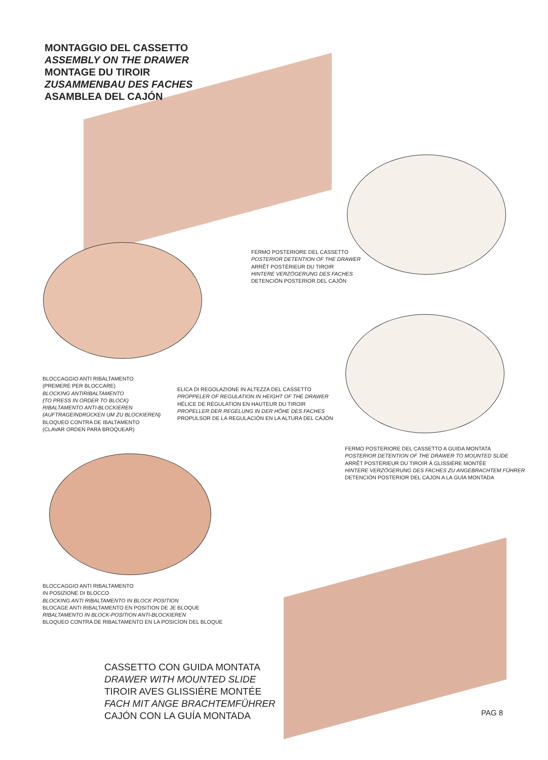MONTAGGIO DEL CASSETTO
ASSEMBLY ON THE DRAWER
MONTAGE DU TIROIR
ZUSAMMENBAU DES FACHES
ASAMBLEA DEL CAJÓN
FERMO POSTERIORE DEL CASSETTO
POSTERIOR DETENTION OF THE DRAWER
ARRÊT POSTÉRIEUR DU TIROIR
HINTERE VERZÖGERUNG DES FACHES
DETENCIÓN POSTERIOR DEL CAJÓN
BLOCCAGGIO ANTI RIBALTAMENTO
(PREMERE PER BLOCCARE)
BLOCKING ANTIRIBALTAMENTO
(TO PRESS IN ORDER TO BLOCK)
RIBALTAMENTO ANTI-BLOCKIEREN
(AUFTRAGEINDRÜCKEN UM ZU BLOCKIEREN)
BLOQUEO CONTRA DE IBALTAMENTO
(CLAVAR ORDEN PARA BROQUEAR)
ELICA DI REGOLAZIONE IN ALTEZZA DEL CASSETTO
PROPPELER OF REGULATION IN HEIGHT OF THE DRAWER
HÉLICE DE RÉGULATION EN HAUTEUR DU TIROIR
PROPELLER DER REGELUNG IN DER HÖHE DES FACHES
PROPULSOR DE LA REGULACIÓN EN LA ALTURA DEL CAJÓN
FERMO POSTERIORE DEL CASSETTO A GUIDA MONTATA
POSTERIOR DETENTION OF THE DRAWER TO MOUNTED SLIDE
ARRÊT POSTÉRIEUR DU TIROIR Á GLISSIÉRE MONTÉE
HINTERE VERZÖGERUNG DES FACHES ZU ANGEBRACHTEM FÜHRER
DETENCIÓN POSTERIOR DEL CAJON A LA GUÍA MONTADA
BLOCCAGGIO ANTI RIBALTAMENTO
IN POSIZIONE DI BLOCCO
BLOCKING ANTI RIBALTAMENTO IN BLOCK POSITION
BLOCAGE ANTI RIBALTAMENTO EN POSITION DE JE BLOQUE
RIBALTAMENTO IN BLOCK-POSITION ANTI-BLOCKIEREN
BLOQUEO CONTRA DE RIBALTAMENTO EN LA POSICÍON DEL BLOQUE
CASSETTO CON GUIDA MONTATA
DRAWER WITH MOUNTED SLIDE
TIROIR AVES GLISSIÉRE MONTÉE
FACH MIT ANGE BRACHTEMFÜHRER
CAJÓN CON LA GUÍA MONTADA
PAG 8